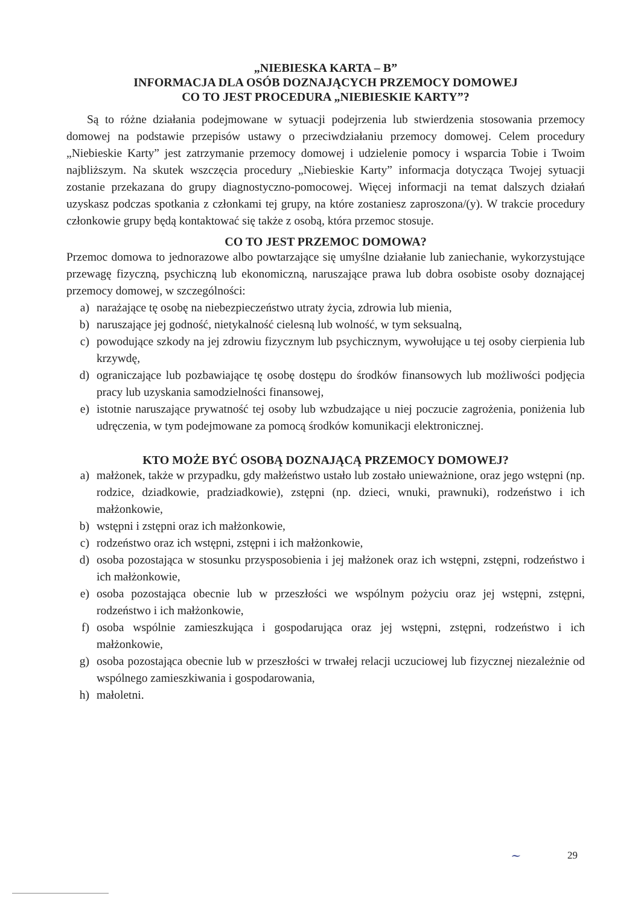„NIEBIESKA KARTA – B”
INFORMACJA DLA OSÓB DOZNAJĄCYCH PRZEMOCY DOMOWEJ
CO TO JEST PROCEDURA „NIEBIESKIE KARTY”?
Są to różne działania podejmowane w sytuacji podejrzenia lub stwierdzenia stosowania przemocy domowej na podstawie przepisów ustawy o przeciwdziałaniu przemocy domowej. Celem procedury „Niebieskie Karty” jest zatrzymanie przemocy domowej i udzielenie pomocy i wsparcia Tobie i Twoim najbliższym. Na skutek wszczęcia procedury „Niebieskie Karty” informacja dotycząca Twojej sytuacji zostanie przekazana do grupy diagnostyczno-pomocowej. Więcej informacji na temat dalszych działań uzyskasz podczas spotkania z członkami tej grupy, na które zostaniesz zaproszona/(y). W trakcie procedury członkowie grupy będą kontaktować się także z osobą, która przemoc stosuje.
CO TO JEST PRZEMOC DOMOWA?
Przemoc domowa to jednorazowe albo powtarzające się umyślne działanie lub zaniechanie, wykorzystujące przewagę fizyczną, psychiczną lub ekonomiczną, naruszające prawa lub dobra osobiste osoby doznającej przemocy domowej, w szczególności:
a) narażające tę osobę na niebezpieczeństwo utraty życia, zdrowia lub mienia,
b) naruszające jej godność, nietykalność cielesną lub wolność, w tym seksualną,
c) powodujące szkody na jej zdrowiu fizycznym lub psychicznym, wywołujące u tej osoby cierpienia lub krzywdę,
d) ograniczające lub pozbawiające tę osobę dostępu do środków finansowych lub możliwości podjęcia pracy lub uzyskania samodzielności finansowej,
e) istotnie naruszające prywatność tej osoby lub wzbudzające u niej poczucie zagrożenia, poniżenia lub udręczenia, w tym podejmowane za pomocą środków komunikacji elektronicznej.
KTO MOŻE BYĆ OSOBĄ DOZNAJĄCĄ PRZEMOCY DOMOWEJ?
a) małżonek, także w przypadku, gdy małżeństwo ustało lub zostało unieważnione, oraz jego wstępni (np. rodzice, dziadkowie, pradziadkowie), zstępni (np. dzieci, wnuki, prawnuki), rodzeństwo i ich małżonkowie,
b) wstępni i zstępni oraz ich małżonkowie,
c) rodzeństwo oraz ich wstępni, zstępni i ich małżonkowie,
d) osoba pozostająca w stosunku przysposobienia i jej małżonek oraz ich wstępni, zstępni, rodzeństwo i ich małżonkowie,
e) osoba pozostająca obecnie lub w przeszłości we wspólnym pożyciu oraz jej wstępni, zstępni, rodzeństwo i ich małżonkowie,
f) osoba wspólnie zamieszkująca i gospodarująca oraz jej wstępni, zstępni, rodzeństwo i ich małżonkowie,
g) osoba pozostająca obecnie lub w przeszłości w trwałej relacji uczuciowej lub fizycznej niezależnie od wspólnego zamieszkiwania i gospodarowania,
h) małoletni.
~ 29